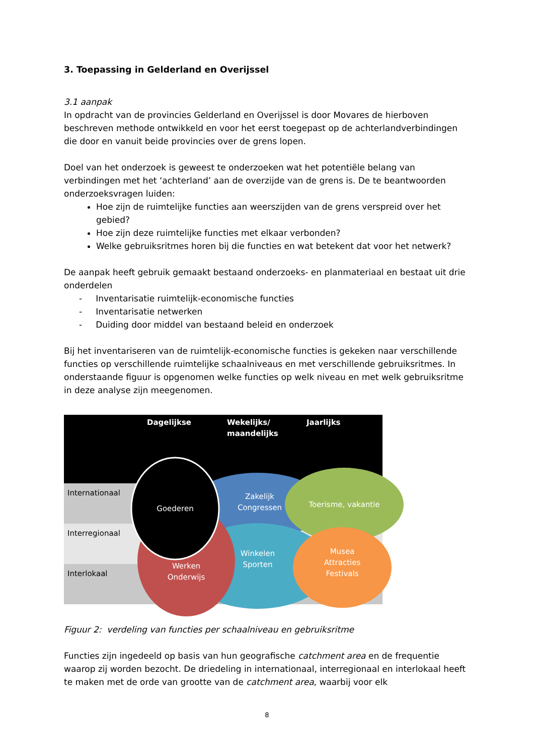3. Toepassing in Gelderland en Overijssel
3.1 aanpak
In opdracht van de provincies Gelderland en Overijssel is door Movares de hierboven beschreven methode ontwikkeld en voor het eerst toegepast op de achterlandverbindingen die door en vanuit beide provincies over de grens lopen.
Doel van het onderzoek is geweest te onderzoeken wat het potentiële belang van verbindingen met het ‘achterland’ aan de overzijde van de grens is. De te beantwoorden onderzoeksvragen luiden:
Hoe zijn de ruimtelijke functies aan weerszijden van de grens verspreid over het gebied?
Hoe zijn deze ruimtelijke functies met elkaar verbonden?
Welke gebruiksritmes horen bij die functies en wat betekent dat voor het netwerk?
De aanpak heeft gebruik gemaakt bestaand onderzoeks- en planmateriaal en bestaat uit drie onderdelen
- Inventarisatie ruimtelijk-economische functies
- Inventarisatie netwerken
- Duiding door middel van bestaand beleid en onderzoek
Bij het inventariseren van de ruimtelijk-economische functies is gekeken naar verschillende functies op verschillende ruimtelijke schaalniveaus en met verschillende gebruiksritmes. In onderstaande figuur is opgenomen welke functies op welk niveau en met welk gebruiksritme in deze analyse zijn meegenomen.
Dagelijkse
Wekelijks/
maandelijks
Jaarlijks
Internationaal
Interregionaal
Interlokaal
Goederen
Zakelijk
Congressen
Toerisme, vakantie
Winkelen
Sporten
Werken
Onderwijs
Musea
Attracties
Festivals
Figuur 2: verdeling van functies per schaalniveau en gebruiksritme
Functies zijn ingedeeld op basis van hun geografische catchment area en de frequentie waarop zij worden bezocht. De driedeling in internationaal, interregionaal en interlokaal heeft te maken met de orde van grootte van de catchment area, waarbij voor elk
8